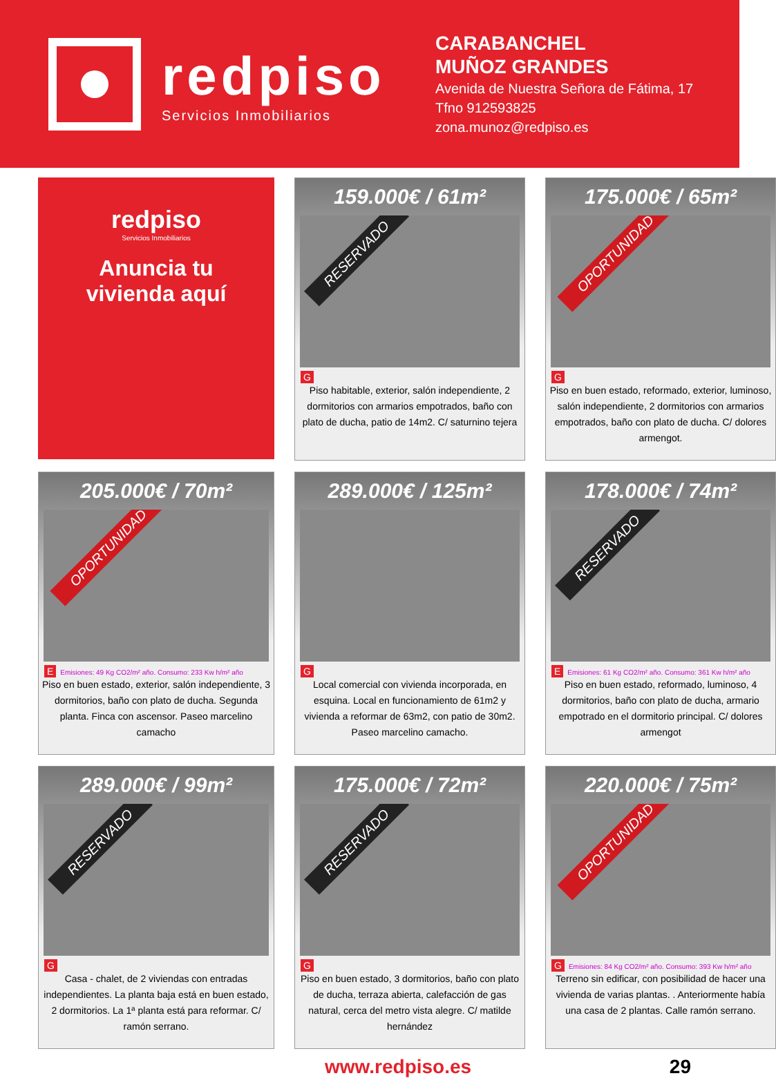redpiso
Servicios Inmobiliarios
CARABANCHEL
MUÑOZ GRANDES
Avenida de Nuestra Señora de Fátima, 17
Tfno 912593825
zona.munoz@redpiso.es
redpiso
Servicios Inmobiliarios
Anuncia tu
vivienda aquí
159.000€ / 61m²
RESERVADO
G
Piso habitable, exterior, salón independiente, 2 dormitorios con armarios empotrados, baño con plato de ducha, patio de 14m2. C/ saturnino tejera
175.000€ / 65m²
OPORTUNIDAD
G
Piso en buen estado, reformado, exterior, luminoso, salón independiente, 2 dormitorios con armarios empotrados, baño con plato de ducha. C/ dolores armengot.
205.000€ / 70m²
OPORTUNIDAD
E Emisiones: 49 Kg CO2/m² año. Consumo: 233 Kw h/m² año
Piso en buen estado, exterior, salón independiente, 3 dormitorios, baño con plato de ducha. Segunda planta. Finca con ascensor. Paseo marcelino camacho
289.000€ / 125m²
G
Local comercial con vivienda incorporada, en esquina. Local en funcionamiento de 61m2 y vivienda a reformar de 63m2, con patio de 30m2. Paseo marcelino camacho.
178.000€ / 74m²
RESERVADO
E Emisiones: 61 Kg CO2/m² año. Consumo: 361 Kw h/m² año
Piso en buen estado, reformado, luminoso, 4 dormitorios, baño con plato de ducha, armario empotrado en el dormitorio principal. C/ dolores armengot
289.000€ / 99m²
RESERVADO
G
Casa - chalet, de 2 viviendas con entradas independientes. La planta baja está en buen estado, 2 dormitorios. La 1ª planta está para reformar. C/ ramón serrano.
175.000€ / 72m²
RESERVADO
G
Piso en buen estado, 3 dormitorios, baño con plato de ducha, terraza abierta, calefacción de gas natural, cerca del metro vista alegre. C/ matilde hernández
220.000€ / 75m²
OPORTUNIDAD
G Emisiones: 84 Kg CO2/m² año. Consumo: 393 Kw h/m² año
Terreno sin edificar, con posibilidad de hacer una vivienda de varias plantas. . Anteriormente había una casa de 2 plantas. Calle ramón serrano.
www.redpiso.es 29